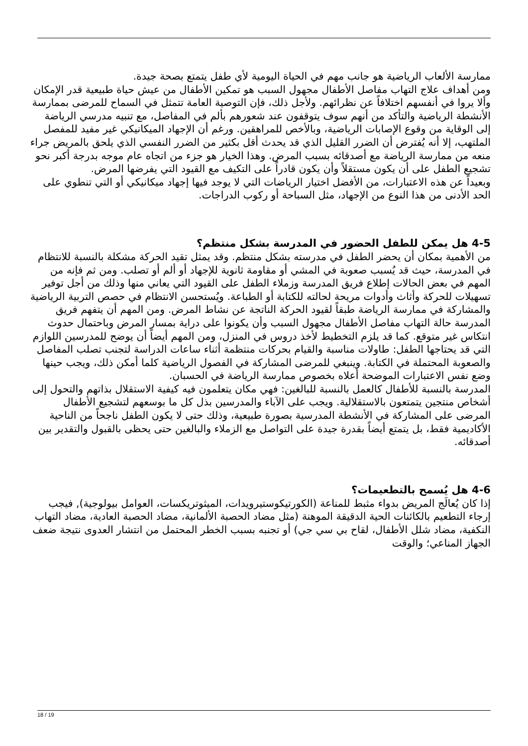ممارسة الألعاب الرياضية هو جانب مهم في الحياة اليومية لأي طفل يتمتع بصحة جيدة.
ومن أهداف علاج التهاب مفاصل الأطفال مجهول السبب هو تمكين الأطفال من عيش حياة طبيعية قدر الإمكان وألا يروا في أنفسهم اختلافاً عن نظرائهم. ولأجل ذلك، فإن التوصية العامة تتمثل في السماح للمرضى بممارسة الأنشطة الرياضية والتأكد من أنهم سوف يتوقفون عند شعورهم بألم في المفاصل، مع تنبيه مدرسي الرياضة إلى الوقاية من وقوع الإصابات الرياضية، وبالأخص للمراهقين. ورغم أن الإجهاد الميكانيكي غير مفيد للمفصل الملتهب، إلا أنه يُفترض أن الضرر القليل الذي قد يحدث أقل بكثير من الضرر النفسي الذي يلحق بالمريض جراء منعه من ممارسة الرياضة مع أصدقائه بسبب المرض. وهذا الخيار هو جزء من اتجاه عام موجه بدرجة أكبر نحو تشجيع الطفل على أن يكون مستقلاً وأن يكون قادراً على التكيف مع القيود التي يفرضها المرض.
وبعيداً عن هذه الاعتبارات، من الأفضل اختيار الرياضات التي لا يوجد فيها إجهاد ميكانيكي أو التي تنطوي على الحد الأدنى من هذا النوع من الإجهاد، مثل السباحة أو ركوب الدراجات.
4-5 هل يمكن للطفل الحضور في المدرسة بشكل منتظم؟
من الأهمية بمكان أن يحضر الطفل في مدرسته بشكل منتظم. وقد يمثل تقيد الحركة مشكلة بالنسبة للانتظام في المدرسة، حيث قد يُسبب صعوبة في المشي أو مقاومة ثانوية للإجهاد أو ألم أو تصلب. ومن ثم فإنه من المهم في بعض الحالات إطلاع فريق المدرسة وزملاء الطفل على القيود التي يعاني منها وذلك من أجل توفير تسهيلات للحركة وأثاث وأدوات مريحة لحالته للكتابة أو الطباعة. ويُستحسن الانتظام في حصص التربية الرياضية والمشاركة في ممارسة الرياضة طبقاً لقيود الحركة الناتجة عن نشاط المرض. ومن المهم أن يتفهم فريق المدرسة حالة التهاب مفاصل الأطفال مجهول السبب وأن يكونوا على دراية بمسار المرض وباحتمال حدوث انتكاس غير متوقع. كما قد يلزم التخطيط لأخذ دروس في المنزل، ومن المهم أيضاً أن يوضح للمدرسين اللوازم التي قد يحتاجها الطفل: طاولات مناسبة والقيام بحركات منتظمة أثناء ساعات الدراسة لتجنب تصلب المفاصل والصعوبة المحتملة في الكتابة. وينبغي للمرضى المشاركة في الفصول الرياضية كلما أمكن ذلك، ويجب حينها وضع نفس الاعتبارات الموضحة أعلاه بخصوص ممارسة الرياضة في الحسبان.
المدرسة بالنسبة للأطفال كالعمل بالنسبة للبالغين: فهي مكان يتعلمون فيه كيفية الاستقلال بذاتهم والتحول إلى أشخاص منتجين يتمتعون بالاستقلالية. ويجب على الآباء والمدرسين بذل كل ما بوسعهم لتشجيع الأطفال المرضى على المشاركة في الأنشطة المدرسية بصورة طبيعية، وذلك حتى لا يكون الطفل ناجحاً من الناحية الأكاديمية فقط، بل يتمتع أيضاً بقدرة جيدة على التواصل مع الزملاء والبالغين حتى يحظى بالقبول والتقدير بين أصدقائه.
4-6 هل يُسمح بالتطعيمات؟
إذا كان يُعالَج المريض بدواء مثبط للمناعة (الكورتيكوستيرويدات، الميثوتريكسات، العوامل بيولوجية), فيجب إرجاء التطعيم بالكائنات الحية الدقيقة الموهنة (مثل مضاد الحصبة الألمانية، مضاد الحصبة العادية، مضاد التهاب النكفية، مضاد شلل الأطفال، لقاح بي سي جي) أو تجنبه بسبب الخطر المحتمل من انتشار العدوى نتيجة ضعف الجهاز المناعي؛ والوقت
18 / 19